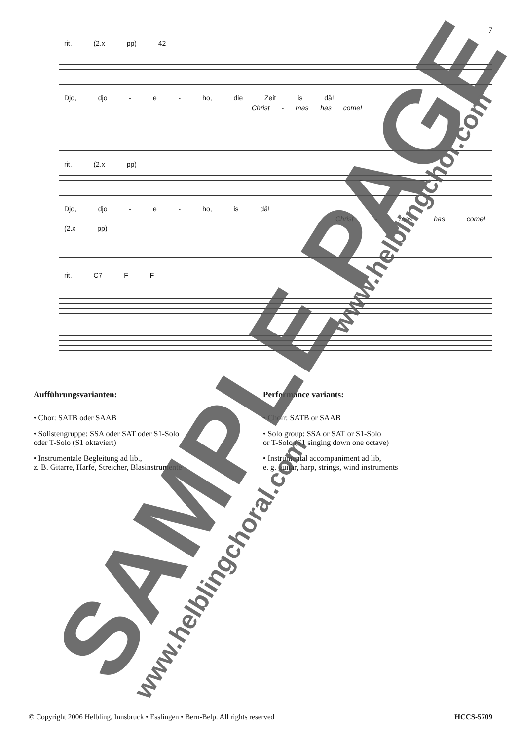7
rit. (2.x pp) 42
Djo, djo - e - ho, die Zeit is då!
Christ - mas has come!
rit. (2.x pp)
Djo, djo - e - ho, is då!
Christ - mas has come!
(2.x pp)
rit. C7 F F
Aufführungsvarianten:
• Chor: SATB oder SAAB
• Solistengruppe: SSA oder SAT oder S1-Solo
oder T-Solo (S1 oktaviert)
• Instrumentale Begleitung ad lib.,
z. B. Gitarre, Harfe, Streicher, Blasinstrumente
Performance variants:
• Choir: SATB or SAAB
• Solo group: SSA or SAT or S1-Solo
or T-Solo (S1 singing down one octave)
• Instrumental accompaniment ad lib,
e. g. guitar, harp, strings, wind instruments
SAMPLE PAGE
www.helblingchoral.com
www.helblingchor.com
© Copyright 2006 Helbling, Innsbruck • Esslingen • Bern-Belp. All rights reserved HCCS-5709